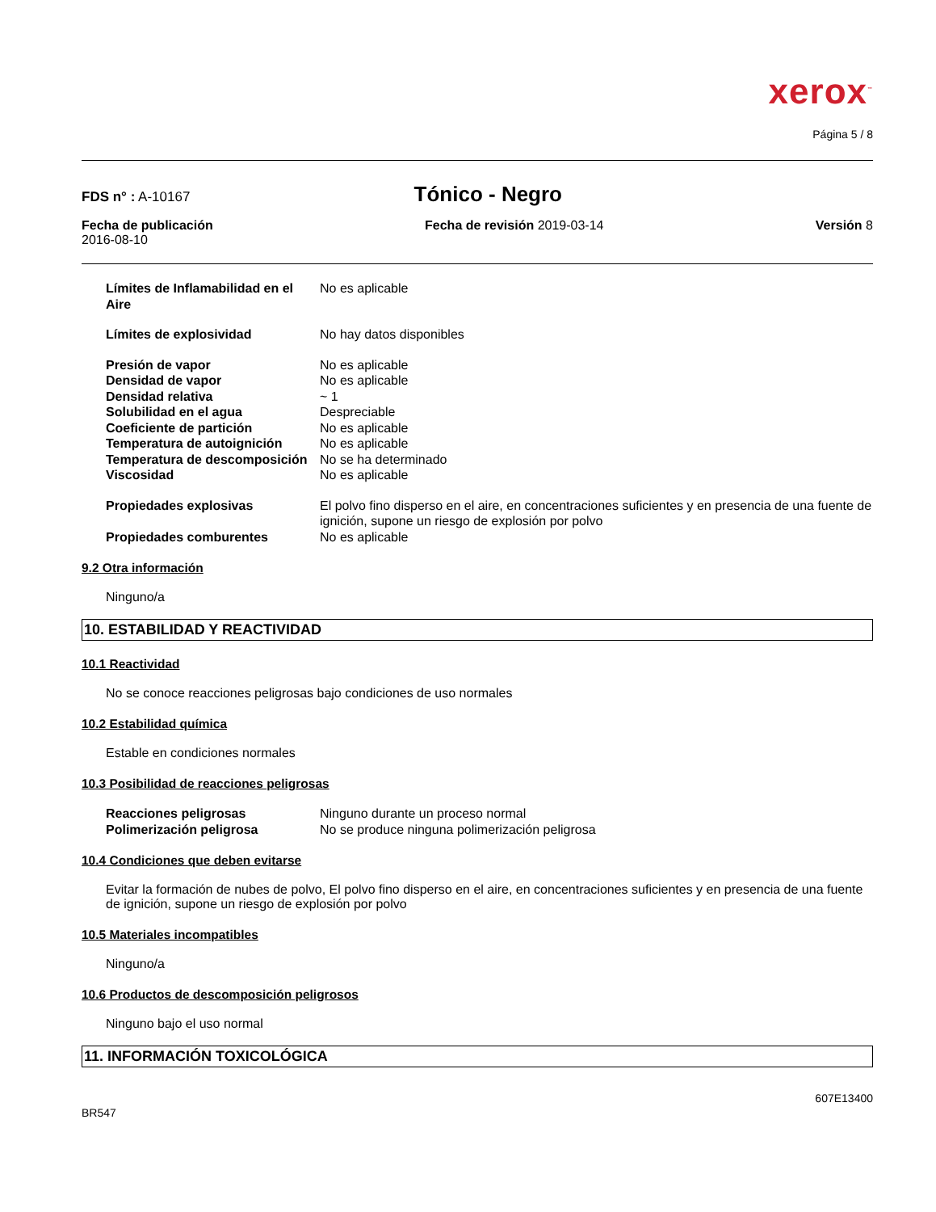xerox<sup>™</sup>
Página 5 / 8
FDS n° : A-10167
Tónico - Negro
Fecha de publicación
2016-08-10
Fecha de revisión 2019-03-14 Versión 8
| Límites de Inflamabilidad en el Aire | No es aplicable |
| Límites de explosividad | No hay datos disponibles |
| Presión de vapor | No es aplicable |
| Densidad de vapor | No es aplicable |
| Densidad relativa | ~ 1 |
| Solubilidad en el agua | Despreciable |
| Coeficiente de partición | No es aplicable |
| Temperatura de autoignición | No es aplicable |
| Temperatura de descomposición | No se ha determinado |
| Viscosidad | No es aplicable |
| Propiedades explosivas | El polvo fino disperso en el aire, en concentraciones suficientes y en presencia de una fuente de ignición, supone un riesgo de explosión por polvo |
| Propiedades comburentes | No es aplicable |
9.2 Otra información
Ninguno/a
10. ESTABILIDAD Y REACTIVIDAD
10.1 Reactividad
No se conoce reacciones peligrosas bajo condiciones de uso normales
10.2 Estabilidad química
Estable en condiciones normales
10.3 Posibilidad de reacciones peligrosas
| Reacciones peligrosas | Ninguno durante un proceso normal |
| Polimerización peligrosa | No se produce ninguna polimerización peligrosa |
10.4 Condiciones que deben evitarse
Evitar la formación de nubes de polvo, El polvo fino disperso en el aire, en concentraciones suficientes y en presencia de una fuente de ignición, supone un riesgo de explosión por polvo
10.5 Materiales incompatibles
Ninguno/a
10.6 Productos de descomposición peligrosos
Ninguno bajo el uso normal
11. INFORMACIÓN TOXICOLÓGICA
607E13400
BR547